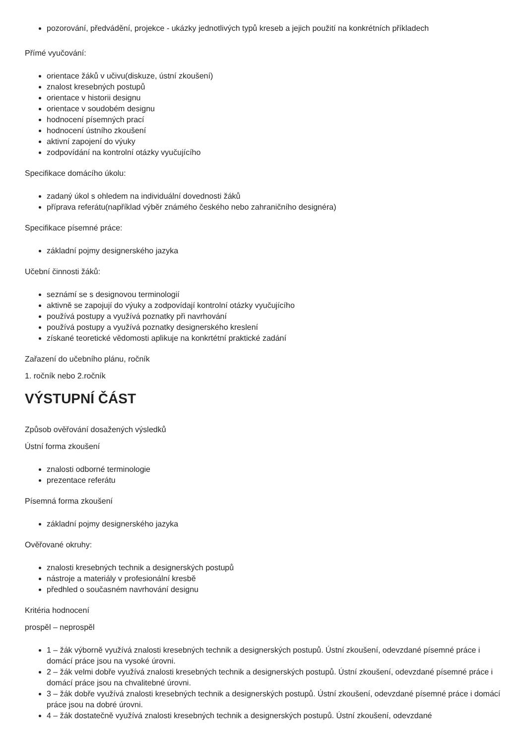pozorování, předvádění, projekce - ukázky jednotlivých typů kreseb a jejich použití na konkrétních příkladech
Přímé vyučování:
orientace žáků v učivu(diskuze, ústní zkoušení)
znalost kresebných postupů
orientace v historii designu
orientace v soudobém designu
hodnocení písemných prací
hodnocení ústního zkoušení
aktivní zapojení do výuky
zodpovídání na kontrolní otázky vyučujícího
Specifikace domácího úkolu:
zadaný úkol s ohledem na individuální dovednosti žáků
příprava referátu(například výběr známého českého nebo zahraničního designéra)
Specifikace písemné práce:
základní pojmy designerského jazyka
Učební činnosti žáků:
seznámí se s designovou terminologií
aktivně se zapojují do výuky a zodpovídají kontrolní otázky vyučujícího
používá postupy a využívá poznatky při navrhování
používá postupy a využívá poznatky designerského kreslení
získané teoretické vědomosti aplikuje na konkrtétní praktické zadání
Zařazení do učebního plánu, ročník
1. ročník nebo 2.ročník
VÝSTUPNÍ ČÁST
Způsob ověřování dosažených výsledků
Ústní forma zkoušení
znalosti odborné terminologie
prezentace referátu
Písemná forma zkoušení
základní pojmy designerského jazyka
Ověřované okruhy:
znalosti kresebných technik a designerských postupů
nástroje a materiály v profesionální kresbě
předhled o současném navrhování designu
Kritéria hodnocení
prospěl – neprospěl
1 – žák výborně využívá znalosti kresebných technik a designerských postupů. Ústní zkoušení, odevzdané písemné práce i domácí práce jsou na vysoké úrovni.
2 – žák velmi dobře využívá znalosti kresebných technik a designerských postupů. Ústní zkoušení, odevzdané písemné práce i domácí práce jsou na chvalitebné úrovni.
3 – žák dobře využívá znalosti kresebných technik a designerských postupů. Ústní zkoušení, odevzdané písemné práce i domácí práce jsou na dobré úrovni.
4 – žák dostatečně využívá znalosti kresebných technik a designerských postupů. Ústní zkoušení, odevzdané